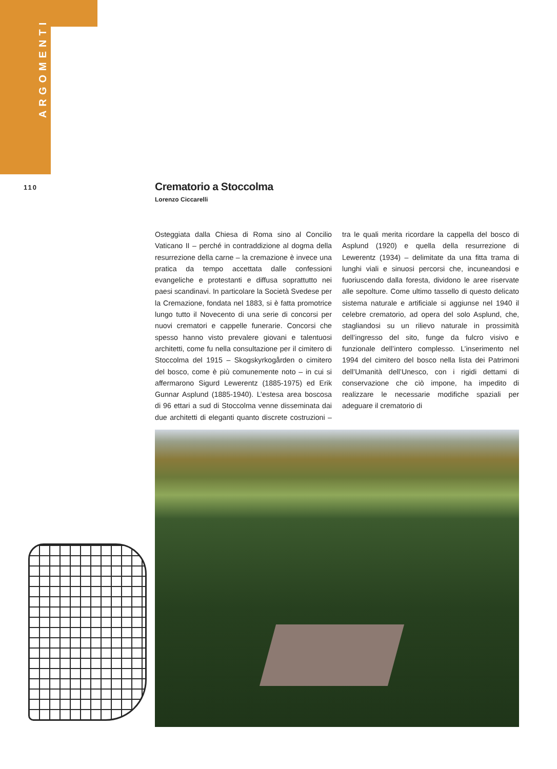ARGOMENTI
110
Crematorio a Stoccolma
Lorenzo Ciccarelli
Osteggiata dalla Chiesa di Roma sino al Concilio Vaticano II – perché in contraddizione al dogma della resurrezione della carne – la cremazione è invece una pratica da tempo accettata dalle confessioni evangeliche e protestanti e diffusa soprattutto nei paesi scandinavi. In particolare la Società Svedese per la Cremazione, fondata nel 1883, si è fatta promotrice lungo tutto il Novecento di una serie di concorsi per nuovi crematori e cappelle funerarie. Concorsi che spesso hanno visto prevalere giovani e talentuosi architetti, come fu nella consultazione per il cimitero di Stoccolma del 1915 – Skogskyrkogården o cimitero del bosco, come è più comunemente noto – in cui si affermarono Sigurd Lewerentz (1885-1975) ed Erik Gunnar Asplund (1885-1940). L’estesa area boscosa di 96 ettari a sud di Stoccolma venne disseminata dai due architetti di eleganti quanto discrete costruzioni – tra le quali merita ricordare la cappella del bosco di Asplund (1920) e quella della resurrezione di Lewerentz (1934) – delimitate da una fitta trama di lunghi viali e sinuosi percorsi che, incuneandosi e fuoriuscendo dalla foresta, dividono le aree riservate alle sepolture. Come ultimo tassello di questo delicato sistema naturale e artificiale si aggiunse nel 1940 il celebre crematorio, ad opera del solo Asplund, che, stagliandosi su un rilievo naturale in prossimità dell’ingresso del sito, funge da fulcro visivo e funzionale dell’intero complesso. L’inserimento nel 1994 del cimitero del bosco nella lista dei Patrimoni dell’Umanità dell’Unesco, con i rigidi dettami di conservazione che ciò impone, ha impedito di realizzare le necessarie modifiche spaziali per adeguare il crematorio di